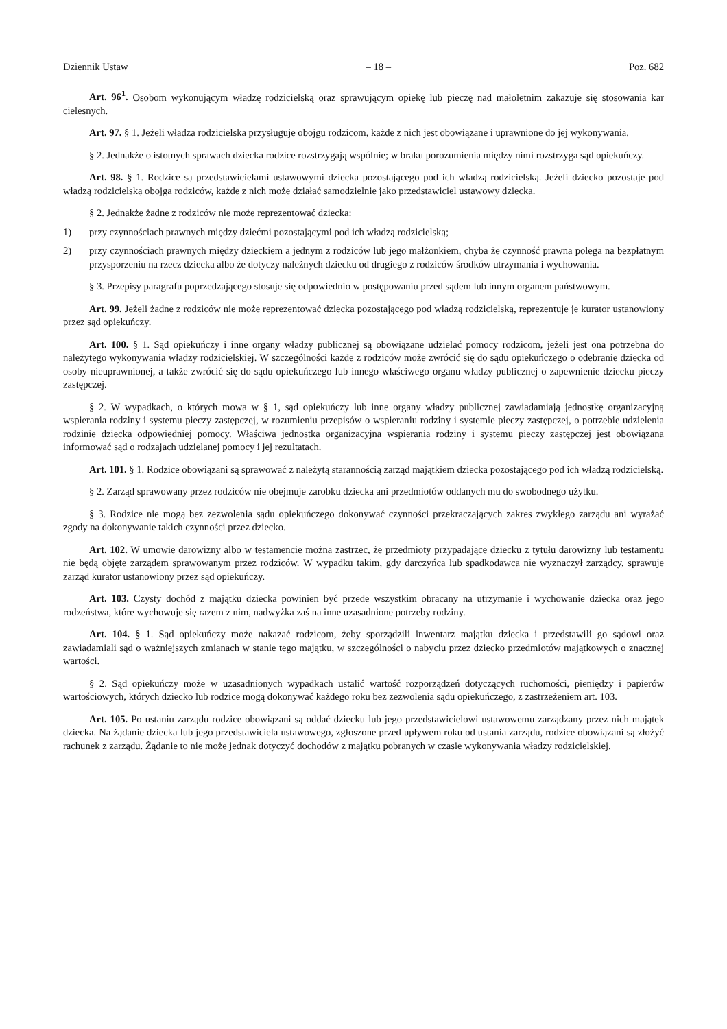Dziennik Ustaw – 18 – Poz. 682
Art. 96<sup>1</sup>. Osobom wykonującym władzę rodzicielską oraz sprawującym opiekę lub pieczę nad małoletnim zakazuje się stosowania kar cielesnych.
Art. 97. § 1. Jeżeli władza rodzicielska przysługuje obojgu rodzicom, każde z nich jest obowiązane i uprawnione do jej wykonywania.
§ 2. Jednakże o istotnych sprawach dziecka rodzice rozstrzygają wspólnie; w braku porozumienia między nimi rozstrzyga sąd opiekuńczy.
Art. 98. § 1. Rodzice są przedstawicielami ustawowymi dziecka pozostającego pod ich władzą rodzicielską. Jeżeli dziecko pozostaje pod władzą rodzicielską obojga rodziców, każde z nich może działać samodzielnie jako przedstawiciel ustawowy dziecka.
§ 2. Jednakże żadne z rodziców nie może reprezentować dziecka:
1) przy czynnościach prawnych między dziećmi pozostającymi pod ich władzą rodzicielską;
2) przy czynnościach prawnych między dzieckiem a jednym z rodziców lub jego małżonkiem, chyba że czynność prawna polega na bezpłatnym przysporzeniu na rzecz dziecka albo że dotyczy należnych dziecku od drugiego z rodziców środków utrzymania i wychowania.
§ 3. Przepisy paragrafu poprzedzającego stosuje się odpowiednio w postępowaniu przed sądem lub innym organem państwowym.
Art. 99. Jeżeli żadne z rodziców nie może reprezentować dziecka pozostającego pod władzą rodzicielską, reprezentuje je kurator ustanowiony przez sąd opiekuńczy.
Art. 100. § 1. Sąd opiekuńczy i inne organy władzy publicznej są obowiązane udzielać pomocy rodzicom, jeżeli jest ona potrzebna do należytego wykonywania władzy rodzicielskiej. W szczególności każde z rodziców może zwrócić się do sądu opiekuńczego o odebranie dziecka od osoby nieuprawnionej, a także zwrócić się do sądu opiekuńczego lub innego właściwego organu władzy publicznej o zapewnienie dziecku pieczy zastępczej.
§ 2. W wypadkach, o których mowa w § 1, sąd opiekuńczy lub inne organy władzy publicznej zawiadamiają jednostkę organizacyjną wspierania rodziny i systemu pieczy zastępczej, w rozumieniu przepisów o wspieraniu rodziny i systemie pieczy zastępczej, o potrzebie udzielenia rodzinie dziecka odpowiedniej pomocy. Właściwa jednostka organizacyjna wspierania rodziny i systemu pieczy zastępczej jest obowiązana informować sąd o rodzajach udzielanej pomocy i jej rezultatach.
Art. 101. § 1. Rodzice obowiązani są sprawować z należytą starannością zarząd majątkiem dziecka pozostającego pod ich władzą rodzicielską.
§ 2. Zarząd sprawowany przez rodziców nie obejmuje zarobku dziecka ani przedmiotów oddanych mu do swobodnego użytku.
§ 3. Rodzice nie mogą bez zezwolenia sądu opiekuńczego dokonywać czynności przekraczających zakres zwykłego zarządu ani wyrażać zgody na dokonywanie takich czynności przez dziecko.
Art. 102. W umowie darowizny albo w testamencie można zastrzec, że przedmioty przypadające dziecku z tytułu darowizny lub testamentu nie będą objęte zarządem sprawowanym przez rodziców. W wypadku takim, gdy darczyńca lub spadkodawca nie wyznaczył zarządcy, sprawuje zarząd kurator ustanowiony przez sąd opiekuńczy.
Art. 103. Czysty dochód z majątku dziecka powinien być przede wszystkim obracany na utrzymanie i wychowanie dziecka oraz jego rodzeństwa, które wychowuje się razem z nim, nadwyżka zaś na inne uzasadnione potrzeby rodziny.
Art. 104. § 1. Sąd opiekuńczy może nakazać rodzicom, żeby sporządzili inwentarz majątku dziecka i przedstawili go sądowi oraz zawiadamiali sąd o ważniejszych zmianach w stanie tego majątku, w szczególności o nabyciu przez dziecko przedmiotów majątkowych o znacznej wartości.
§ 2. Sąd opiekuńczy może w uzasadnionych wypadkach ustalić wartość rozporządzeń dotyczących ruchomości, pieniędzy i papierów wartościowych, których dziecko lub rodzice mogą dokonywać każdego roku bez zezwolenia sądu opiekuńczego, z zastrzeżeniem art. 103.
Art. 105. Po ustaniu zarządu rodzice obowiązani są oddać dziecku lub jego przedstawicielowi ustawowemu zarządzany przez nich majątek dziecka. Na żądanie dziecka lub jego przedstawiciela ustawowego, zgłoszone przed upływem roku od ustania zarządu, rodzice obowiązani są złożyć rachunek z zarządu. Żądanie to nie może jednak dotyczyć dochodów z majątku pobranych w czasie wykonywania władzy rodzicielskiej.